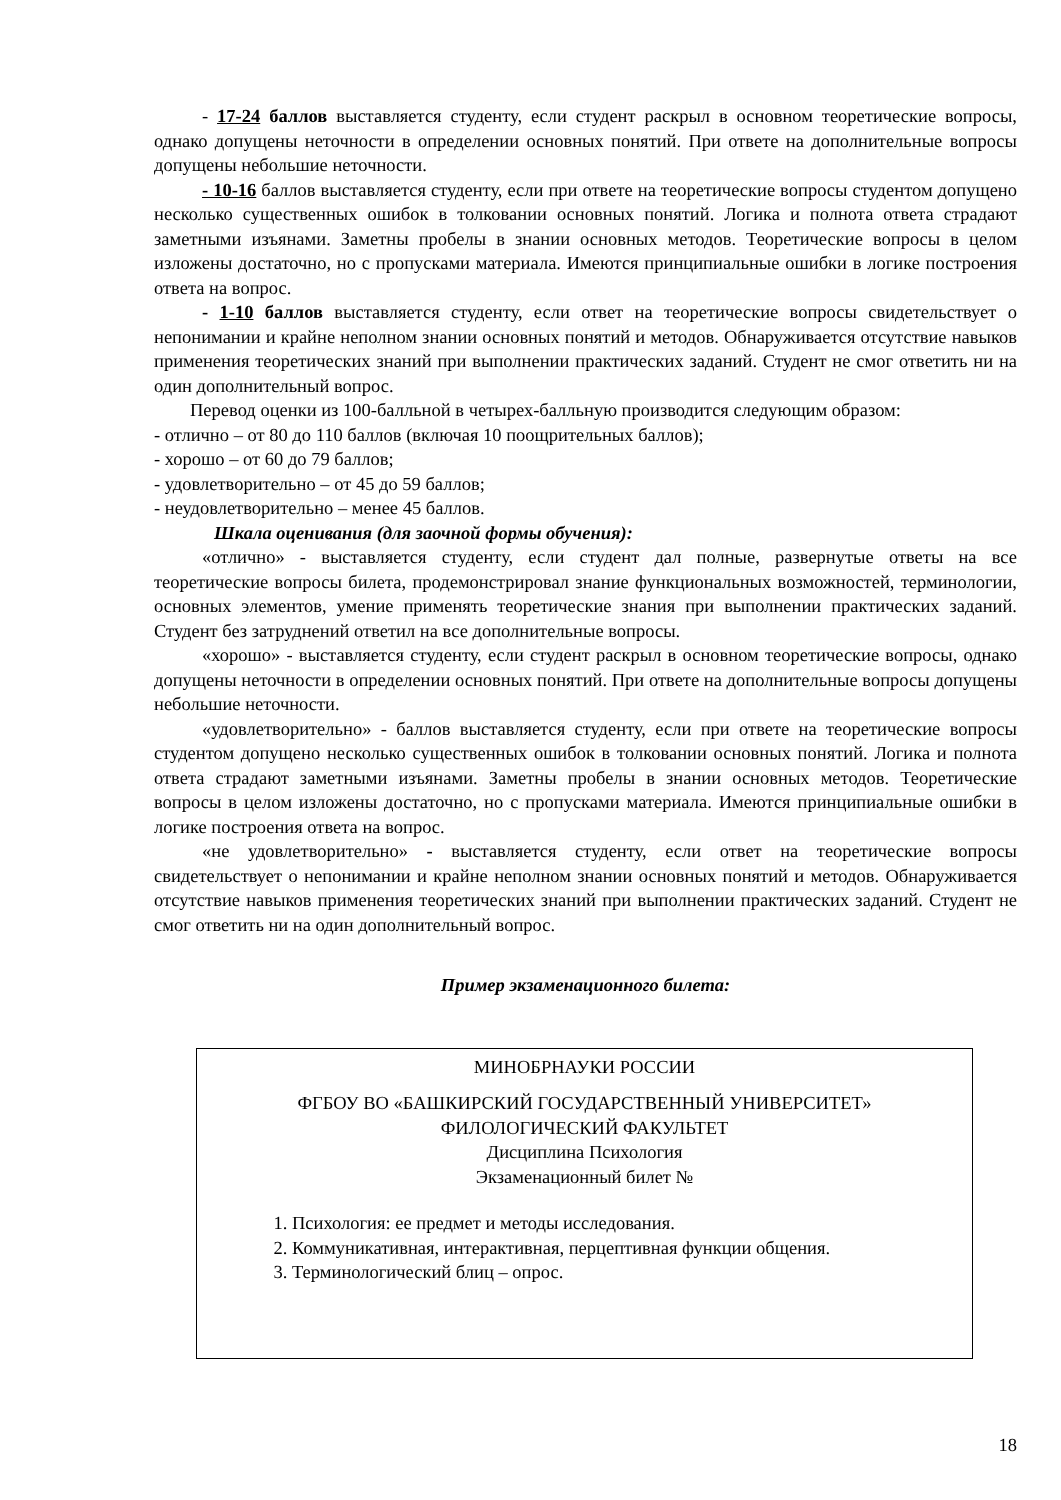- 17-24 баллов выставляется студенту, если студент раскрыл в основном теоретические вопросы, однако допущены неточности в определении основных понятий. При ответе на дополнительные вопросы допущены небольшие неточности.
- 10-16 баллов выставляется студенту, если при ответе на теоретические вопросы студентом допущено несколько существенных ошибок в толковании основных понятий. Логика и полнота ответа страдают заметными изъянами. Заметны пробелы в знании основных методов. Теоретические вопросы в целом изложены достаточно, но с пропусками материала. Имеются принципиальные ошибки в логике построения ответа на вопрос.
- 1-10 баллов выставляется студенту, если ответ на теоретические вопросы свидетельствует о непонимании и крайне неполном знании основных понятий и методов. Обнаруживается отсутствие навыков применения теоретических знаний при выполнении практических заданий. Студент не смог ответить ни на один дополнительный вопрос.
Перевод оценки из 100-балльной в четырех-балльную производится следующим образом:
- отлично – от 80 до 110 баллов (включая 10 поощрительных баллов);
- хорошо – от 60 до 79 баллов;
- удовлетворительно – от 45 до 59 баллов;
- неудовлетворительно – менее 45 баллов.
Шкала оценивания (для заочной формы обучения):
«отлично» - выставляется студенту, если студент дал полные, развернутые ответы на все теоретические вопросы билета, продемонстрировал знание функциональных возможностей, терминологии, основных элементов, умение применять теоретические знания при выполнении практических заданий. Студент без затруднений ответил на все дополнительные вопросы.
«хорошо» - выставляется студенту, если студент раскрыл в основном теоретические вопросы, однако допущены неточности в определении основных понятий. При ответе на дополнительные вопросы допущены небольшие неточности.
«удовлетворительно» - баллов выставляется студенту, если при ответе на теоретические вопросы студентом допущено несколько существенных ошибок в толковании основных понятий. Логика и полнота ответа страдают заметными изъянами. Заметны пробелы в знании основных методов. Теоретические вопросы в целом изложены достаточно, но с пропусками материала. Имеются принципиальные ошибки в логике построения ответа на вопрос.
«не удовлетворительно» - выставляется студенту, если ответ на теоретические вопросы свидетельствует о непонимании и крайне неполном знании основных понятий и методов. Обнаруживается отсутствие навыков применения теоретических знаний при выполнении практических заданий. Студент не смог ответить ни на один дополнительный вопрос.
Пример экзаменационного билета:
МИНОБРНАУКИ РОССИИ
ФГБОУ ВО «БАШКИРСКИЙ ГОСУДАРСТВЕННЫЙ УНИВЕРСИТЕТ»
ФИЛОЛОГИЧЕСКИЙ ФАКУЛЬТЕТ
Дисциплина Психология
Экзаменационный билет №
1. Психология: ее предмет и методы исследования.
2. Коммуникативная, интерактивная, перцептивная функции общения.
3. Терминологический блиц – опрос.
18